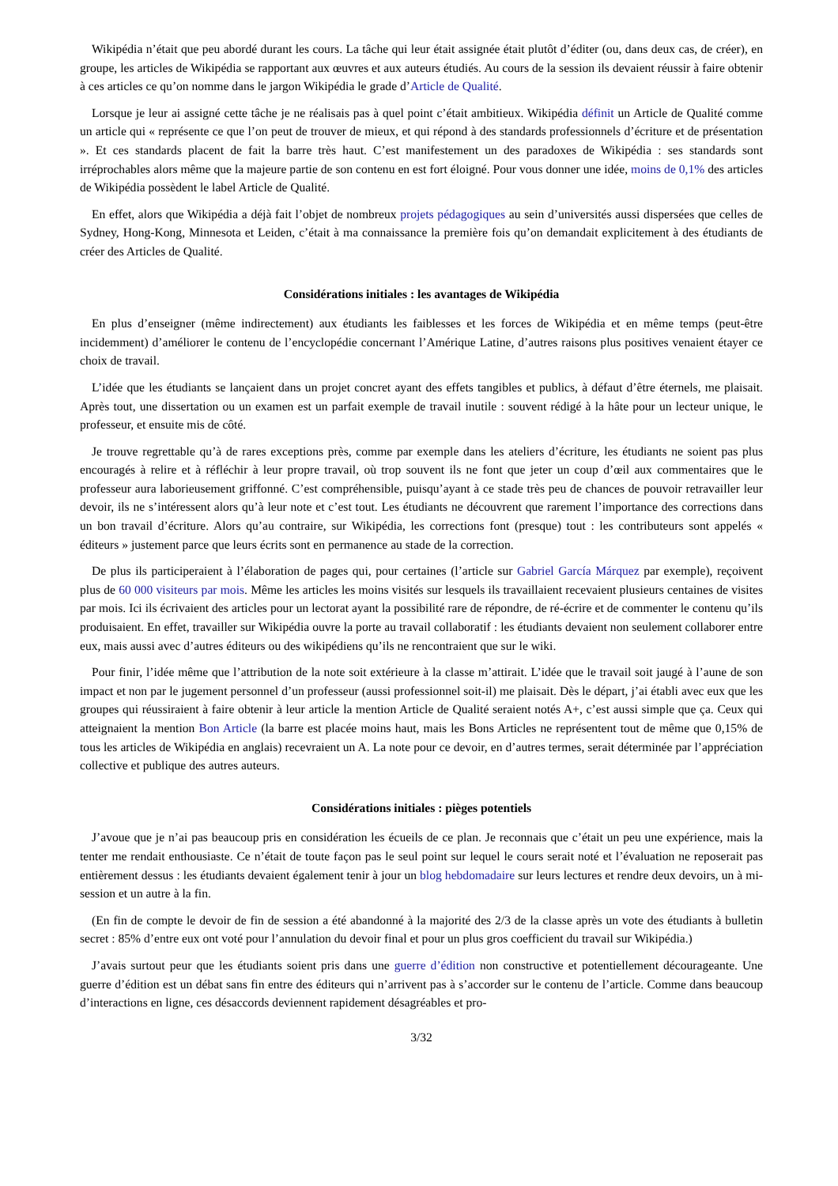Wikipédia n’était que peu abordé durant les cours. La tâche qui leur était assignée était plutôt d’éditer (ou, dans deux cas, de créer), en groupe, les articles de Wikipédia se rapportant aux œuvres et aux auteurs étudiés. Au cours de la session ils devaient réussir à faire obtenir à ces articles ce qu’on nomme dans le jargon Wikipédia le grade d’Article de Qualité.
Lorsque je leur ai assigné cette tâche je ne réalisais pas à quel point c’était ambitieux. Wikipédia définit un Article de Qualité comme un article qui « représente ce que l’on peut de trouver de mieux, et qui répond à des standards professionnels d’écriture et de présentation ». Et ces standards placent de fait la barre très haut. C’est manifestement un des paradoxes de Wikipédia : ses standards sont irréprochables alors même que la majeure partie de son contenu en est fort éloigné. Pour vous donner une idée, moins de 0,1% des articles de Wikipédia possèdent le label Article de Qualité.
En effet, alors que Wikipédia a déjà fait l’objet de nombreux projets pédagogiques au sein d’universités aussi dispersées que celles de Sydney, Hong-Kong, Minnesota et Leiden, c’était à ma connaissance la première fois qu’on demandait explicitement à des étudiants de créer des Articles de Qualité.
Considérations initiales : les avantages de Wikipédia
En plus d’enseigner (même indirectement) aux étudiants les faiblesses et les forces de Wikipédia et en même temps (peut-être incidemment) d’améliorer le contenu de l’encyclopédie concernant l’Amérique Latine, d’autres raisons plus positives venaient étayer ce choix de travail.
L’idée que les étudiants se lançaient dans un projet concret ayant des effets tangibles et publics, à défaut d’être éternels, me plaisait. Après tout, une dissertation ou un examen est un parfait exemple de travail inutile : souvent rédigé à la hâte pour un lecteur unique, le professeur, et ensuite mis de côté.
Je trouve regrettable qu’à de rares exceptions près, comme par exemple dans les ateliers d’écriture, les étudiants ne soient pas plus encouragés à relire et à réfléchir à leur propre travail, où trop souvent ils ne font que jeter un coup d’œil aux commentaires que le professeur aura laborieusement griffonné. C’est compréhensible, puisqu’ayant à ce stade très peu de chances de pouvoir retravailler leur devoir, ils ne s’intéressent alors qu’à leur note et c’est tout. Les étudiants ne découvrent que rarement l’importance des corrections dans un bon travail d’écriture. Alors qu’au contraire, sur Wikipédia, les corrections font (presque) tout : les contributeurs sont appelés « éditeurs » justement parce que leurs écrits sont en permanence au stade de la correction.
De plus ils participeraient à l’élaboration de pages qui, pour certaines (l’article sur Gabriel García Márquez par exemple), reçoivent plus de 60 000 visiteurs par mois. Même les articles les moins visités sur lesquels ils travaillaient recevaient plusieurs centaines de visites par mois. Ici ils écrivaient des articles pour un lectorat ayant la possibilité rare de répondre, de ré-écrire et de commenter le contenu qu’ils produisaient. En effet, travailler sur Wikipédia ouvre la porte au travail collaboratif : les étudiants devaient non seulement collaborer entre eux, mais aussi avec d’autres éditeurs ou des wikipédiens qu’ils ne rencontraient que sur le wiki.
Pour finir, l’idée même que l’attribution de la note soit extérieure à la classe m’attirait. L’idée que le travail soit jaugé à l’aune de son impact et non par le jugement personnel d’un professeur (aussi professionnel soit-il) me plaisait. Dès le départ, j’ai établi avec eux que les groupes qui réussiraient à faire obtenir à leur article la mention Article de Qualité seraient notés A+, c’est aussi simple que ça. Ceux qui atteignaient la mention Bon Article (la barre est placée moins haut, mais les Bons Articles ne représentent tout de même que 0,15% de tous les articles de Wikipédia en anglais) recevraient un A. La note pour ce devoir, en d’autres termes, serait déterminée par l’appréciation collective et publique des autres auteurs.
Considérations initiales : pièges potentiels
J’avoue que je n’ai pas beaucoup pris en considération les écueils de ce plan. Je reconnais que c’était un peu une expérience, mais la tenter me rendait enthousiaste. Ce n’était de toute façon pas le seul point sur lequel le cours serait noté et l’évaluation ne reposerait pas entièrement dessus : les étudiants devaient également tenir à jour un blog hebdomadaire sur leurs lectures et rendre deux devoirs, un à mi-session et un autre à la fin.
(En fin de compte le devoir de fin de session a été abandonné à la majorité des 2/3 de la classe après un vote des étudiants à bulletin secret : 85% d’entre eux ont voté pour l’annulation du devoir final et pour un plus gros coefficient du travail sur Wikipédia.)
J’avais surtout peur que les étudiants soient pris dans une guerre d’édition non constructive et potentiellement décourageante. Une guerre d’édition est un débat sans fin entre des éditeurs qui n’arrivent pas à s’accorder sur le contenu de l’article. Comme dans beaucoup d’interactions en ligne, ces désaccords deviennent rapidement désagréables et pro-
3/32